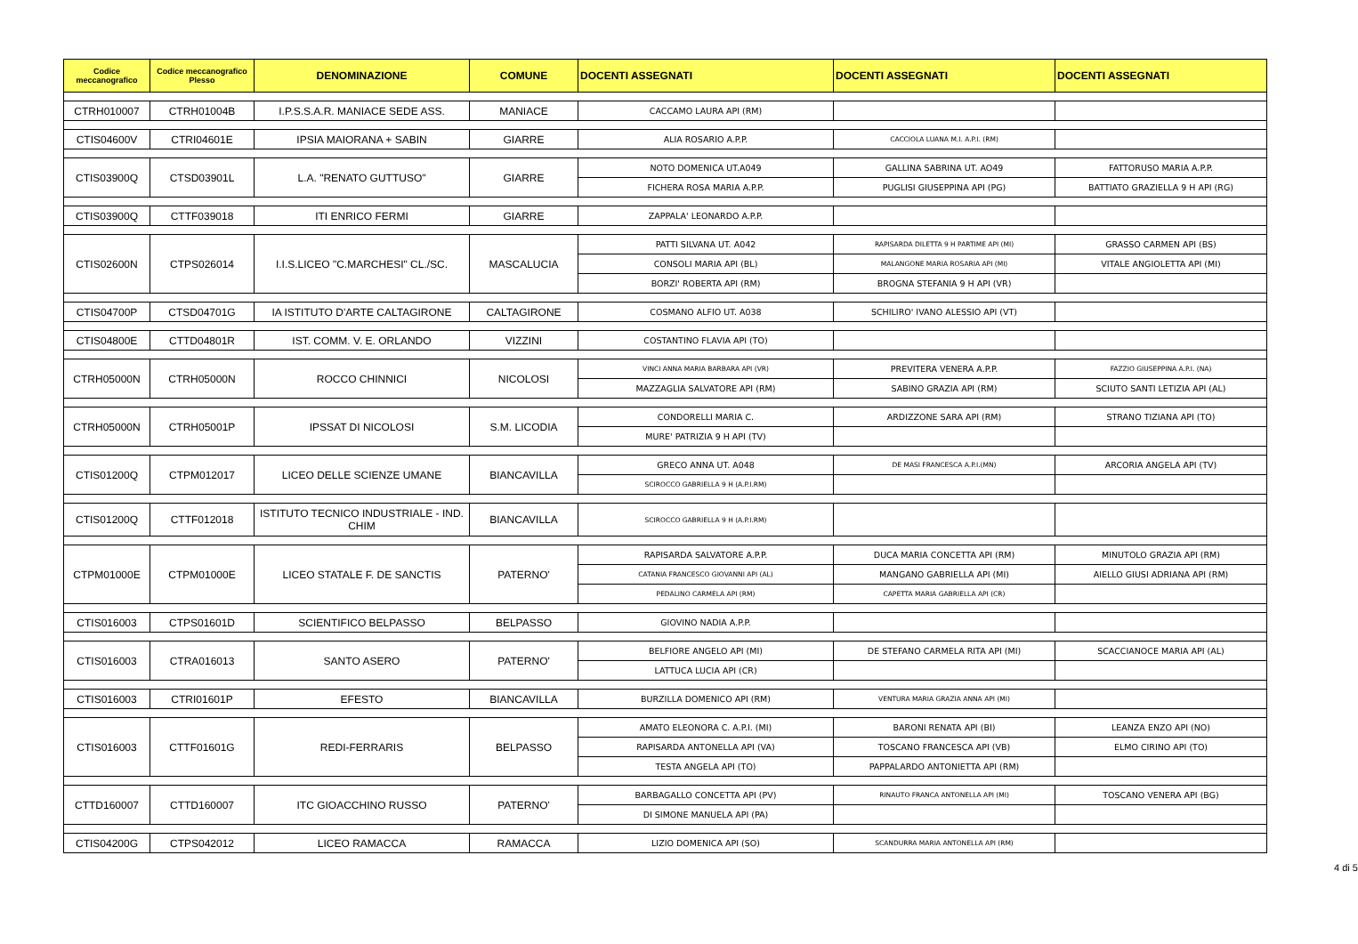| Codice meccanografico | Codice meccanografico Plesso | DENOMINAZIONE | COMUNE | DOCENTI ASSEGNATI | DOCENTI ASSEGNATI | DOCENTI ASSEGNATI |
| --- | --- | --- | --- | --- | --- | --- |
| CTRH010007 | CTRH01004B | I.P.S.S.A.R. MANIACE SEDE ASS. | MANIACE | CACCAMO LAURA API (RM) | | |
| CTIS04600V | CTRI04601E | IPSIA MAIORANA + SABIN | GIARRE | ALIA ROSARIO A.P.P. | CACCIOLA LUANA M.I. A.P.I. (RM) | |
| CTIS03900Q | CTSD03901L | L.A. "RENATO GUTTUSO" | GIARRE | NOTO DOMENICA UT.A049 | GALLINA SABRINA UT. AO49 | FATTORUSO MARIA A.P.P. |
| | | | | FICHERA ROSA MARIA A.P.P. | PUGLISI GIUSEPPINA API (PG) | BATTIATO GRAZIELLA 9 H API (RG) |
| CTIS03900Q | CTTF039018 | ITI ENRICO FERMI | GIARRE | ZAPPALA' LEONARDO A.P.P. | | |
| CTIS02600N | CTPS026014 | I.I.S.LICEO "C.MARCHESI" CL./SC. | MASCALUCIA | PATTI SILVANA UT. A042 | RAPISARDA DILETTA 9 H PARTIME API (MI) | GRASSO CARMEN API (BS) |
| | | | | CONSOLI MARIA API (BL) | MALANGONE MARIA ROSARIA API (MI) | VITALE ANGIOLETTA API (MI) |
| | | | | BORZI' ROBERTA API (RM) | BROGNA STEFANIA 9 H API (VR) | |
| CTIS04700P | CTSD04701G | IA ISTITUTO D'ARTE CALTAGIRONE | CALTAGIRONE | COSMANO ALFIO UT. A038 | SCHILIRO' IVANO ALESSIO API (VT) | |
| CTIS04800E | CTTD04801R | IST. COMM. V. E. ORLANDO | VIZZINI | COSTANTINO FLAVIA API (TO) | | |
| CTRH05000N | CTRH05000N | ROCCO CHINNICI | NICOLOSI | VINCI ANNA MARIA BARBARA API (VR) | PREVITERA VENERA A.P.P. | FAZZIO GIUSEPPINA A.P.I. (NA) |
| | | | | MAZZAGLIA SALVATORE API (RM) | SABINO GRAZIA API (RM) | SCIUTO SANTI LETIZIA API (AL) |
| CTRH05000N | CTRH05001P | IPSSAT DI NICOLOSI | S.M. LICODIA | CONDORELLI MARIA C. | ARDIZZONE SARA API (RM) | STRANO TIZIANA API (TO) |
| | | | | MURE' PATRIZIA 9 H API (TV) | | |
| CTIS01200Q | CTPM012017 | LICEO DELLE SCIENZE UMANE | BIANCAVILLA | GRECO ANNA UT. A048 | DE MASI FRANCESCA A.P.I.(MN) | ARCORIA ANGELA API (TV) |
| | | | | SCIROCCO GABRIELLA 9 H (A.P.I.RM) | | |
| CTIS01200Q | CTTF012018 | ISTITUTO TECNICO INDUSTRIALE - IND. CHIM | BIANCAVILLA | SCIROCCO GABRIELLA 9 H (A.P.I.RM) | | |
| CTPM01000E | CTPM01000E | LICEO STATALE F. DE SANCTIS | PATERNO' | RAPISARDA SALVATORE A.P.P. | DUCA MARIA CONCETTA API (RM) | MINUTOLO GRAZIA API (RM) |
| | | | | CATANIA FRANCESCO GIOVANNI API (AL) | MANGANO GABRIELLA API (MI) | AIELLO GIUSI ADRIANA API (RM) |
| | | | | PEDALINO CARMELA API (RM) | CAPETTA MARIA GABRIELLA API (CR) | |
| CTIS016003 | CTPS01601D | SCIENTIFICO BELPASSO | BELPASSO | GIOVINO NADIA A.P.P. | | |
| CTIS016003 | CTRA016013 | SANTO ASERO | PATERNO' | BELFIORE ANGELO API (MI) | DE STEFANO CARMELA RITA API (MI) | SCACCIANOCE MARIA API (AL) |
| | | | | LATTUCA LUCIA API (CR) | | |
| CTIS016003 | CTRI01601P | EFESTO | BIANCAVILLA | BURZILLA DOMENICO API (RM) | VENTURA MARIA GRAZIA ANNA API (MI) | |
| CTIS016003 | CTTF01601G | REDI-FERRARIS | BELPASSO | AMATO ELEONORA C. A.P.I. (MI) | BARONI RENATA API (BI) | LEANZA ENZO API (NO) |
| | | | | RAPISARDA ANTONELLA API (VA) | TOSCANO FRANCESCA API (VB) | ELMO CIRINO API (TO) |
| | | | | TESTA ANGELA API (TO) | PAPPALARDO ANTONIETTA API (RM) | |
| CTTD160007 | CTTD160007 | ITC GIOACCHINO RUSSO | PATERNO' | BARBAGALLO CONCETTA API (PV) | RINAUTO FRANCA ANTONELLA API (MI) | TOSCANO VENERA API (BG) |
| | | | | DI SIMONE MANUELA API (PA) | | |
| CTIS04200G | CTPS042012 | LICEO RAMACCA | RAMACCA | LIZIO DOMENICA API (SO) | SCANDURRA MARIA ANTONELLA API (RM) | |
4 di 5